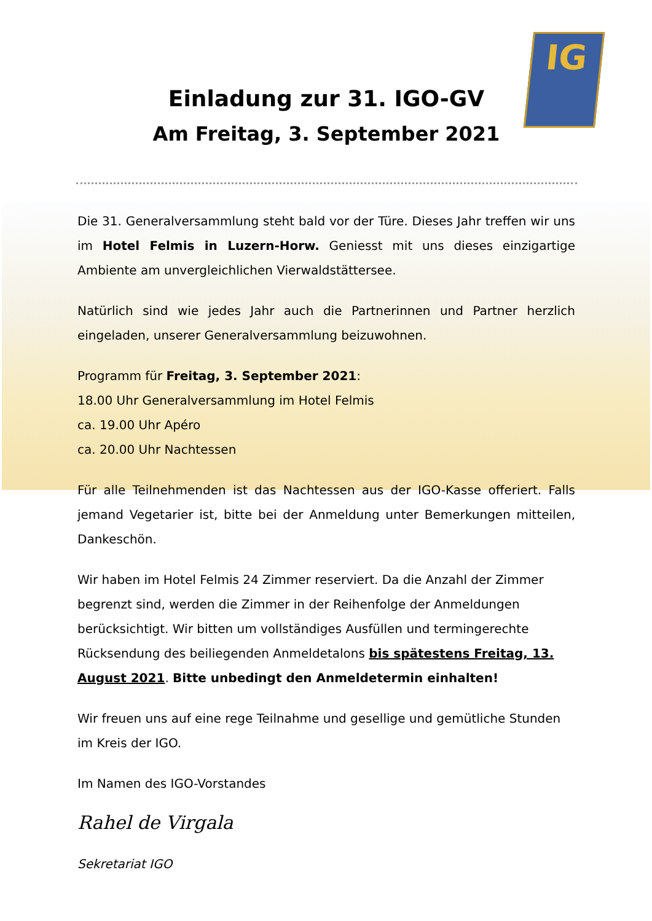IG
Einladung zur 31. IGO-GV
Am Freitag, 3. September 2021
Die 31. Generalversammlung steht bald vor der Türe. Dieses Jahr treffen wir uns im Hotel Felmis in Luzern-Horw. Geniesst mit uns dieses einzigartige Ambiente am unvergleichlichen Vierwaldstättersee.
Natürlich sind wie jedes Jahr auch die Partnerinnen und Partner herzlich eingeladen, unserer Generalversammlung beizuwohnen.
Programm für Freitag, 3. September 2021:
18.00 Uhr Generalversammlung im Hotel Felmis
ca. 19.00 Uhr Apéro
ca. 20.00 Uhr Nachtessen
Für alle Teilnehmenden ist das Nachtessen aus der IGO-Kasse offeriert. Falls jemand Vegetarier ist, bitte bei der Anmeldung unter Bemerkungen mitteilen, Dankeschön.
Wir haben im Hotel Felmis 24 Zimmer reserviert. Da die Anzahl der Zimmer begrenzt sind, werden die Zimmer in der Reihenfolge der Anmeldungen berücksichtigt. Wir bitten um vollständiges Ausfüllen und termingerechte Rücksendung des beiliegenden Anmeldetalons bis spätestens Freitag, 13. August 2021. Bitte unbedingt den Anmeldetermin einhalten!
Wir freuen uns auf eine rege Teilnahme und gesellige und gemütliche Stunden im Kreis der IGO.
Im Namen des IGO-Vorstandes
Rahel de Virgala
Sekretariat IGO